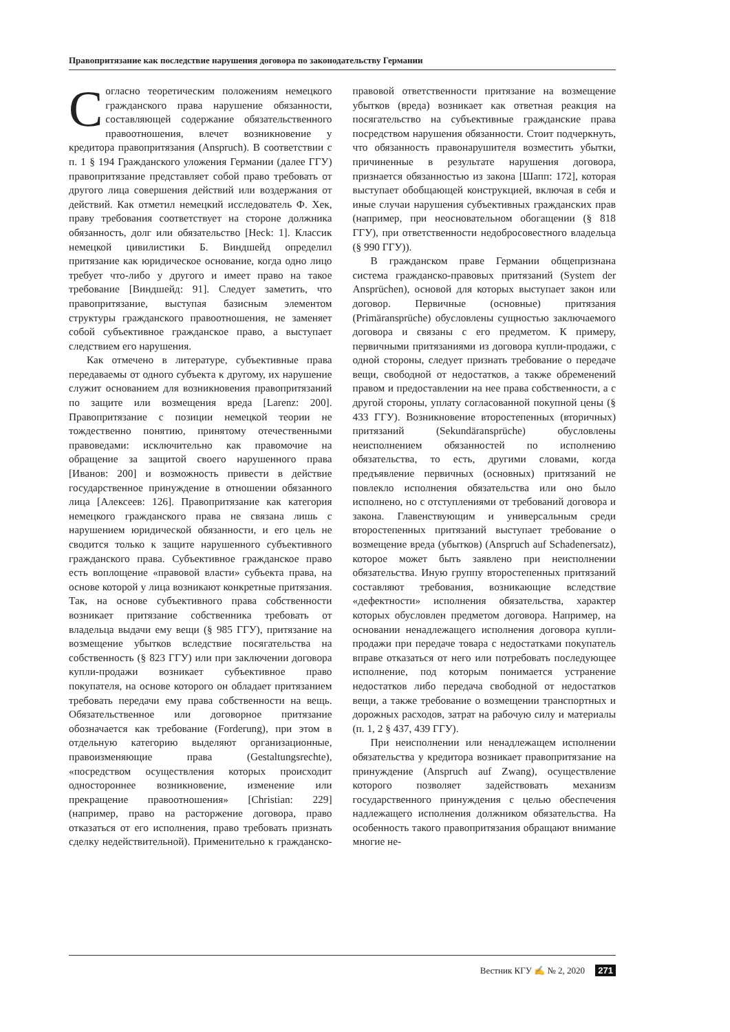Правопритязание как последствие нарушения договора по законодательству Германии
Согласно теоретическим положениям немецкого гражданского права нарушение обязанности, составляющей содержание обязательственного правоотношения, влечет возникновение у кредитора правопритязания (Anspruch). В соответствии с п. 1 § 194 Гражданского уложения Германии (далее ГГУ) правопритязание представляет собой право требовать от другого лица совершения действий или воздержания от действий. Как отметил немецкий исследователь Ф. Хек, праву требования соответствует на стороне должника обязанность, долг или обязательство [Heck: 1]. Классик немецкой цивилистики Б. Виндшейд определил притязание как юридическое основание, когда одно лицо требует что-либо у другого и имеет право на такое требование [Виндшейд: 91]. Следует заметить, что правопритязание, выступая базисным элементом структуры гражданского правоотношения, не заменяет собой субъективное гражданское право, а выступает следствием его нарушения.
Как отмечено в литературе, субъективные права передаваемы от одного субъекта к другому, их нарушение служит основанием для возникновения правопритязаний по защите или возмещения вреда [Larenz: 200]. Правопритязание с позиции немецкой теории не тождественно понятию, принятому отечественными правоведами: исключительно как правомочие на обращение за защитой своего нарушенного права [Иванов: 200] и возможность привести в действие государственное принуждение в отношении обязанного лица [Алексеев: 126]. Правопритязание как категория немецкого гражданского права не связана лишь с нарушением юридической обязанности, и его цель не сводится только к защите нарушенного субъективного гражданского права. Субъективное гражданское право есть воплощение «правовой власти» субъекта права, на основе которой у лица возникают конкретные притязания. Так, на основе субъективного права собственности возникает притязание собственника требовать от владельца выдачи ему вещи (§ 985 ГГУ), притязание на возмещение убытков вследствие посягательства на собственность (§ 823 ГГУ) или при заключении договора купли-продажи возникает субъективное право покупателя, на основе которого он обладает притязанием требовать передачи ему права собственности на вещь. Обязательственное или договорное притязание обозначается как требование (Forderung), при этом в отдельную категорию выделяют организационные, правоизменяющие права (Gestaltungsrechte), «посредством осуществления которых происходит одностороннее возникновение, изменение или прекращение правоотношения» [Christian: 229] (например, право на расторжение договора, право отказаться от его исполнения, право требовать признать сделку недействительной). Применительно к гражданско-правовой ответственности притязание на возмещение убытков (вреда) возникает как ответная реакция на посягательство на субъективные гражданские права посредством нарушения обязанности. Стоит подчеркнуть, что обязанность правонарушителя возместить убытки, причиненные в результате нарушения договора, признается обязанностью из закона [Шапп: 172], которая выступает обобщающей конструкцией, включая в себя и иные случаи нарушения субъективных гражданских прав (например, при неосновательном обогащении (§ 818 ГГУ), при ответственности недобросовестного владельца (§ 990 ГГУ)).
В гражданском праве Германии общепризнана система гражданско-правовых притязаний (System der Ansprüchen), основой для которых выступает закон или договор. Первичные (основные) притязания (Primäransprüche) обусловлены сущностью заключаемого договора и связаны с его предметом. К примеру, первичными притязаниями из договора купли-продажи, с одной стороны, следует признать требование о передаче вещи, свободной от недостатков, а также обременений правом и предоставлении на нее права собственности, а с другой стороны, уплату согласованной покупной цены (§ 433 ГГУ). Возникновение второстепенных (вторичных) притязаний (Sekundäransprüche) обусловлены неисполнением обязанностей по исполнению обязательства, то есть, другими словами, когда предъявление первичных (основных) притязаний не повлекло исполнения обязательства или оно было исполнено, но с отступлениями от требований договора и закона. Главенствующим и универсальным среди второстепенных притязаний выступает требование о возмещение вреда (убытков) (Anspruch auf Schadenersatz), которое может быть заявлено при неисполнении обязательства. Иную группу второстепенных притязаний составляют требования, возникающие вследствие «дефектности» исполнения обязательства, характер которых обусловлен предметом договора. Например, на основании ненадлежащего исполнения договора купли-продажи при передаче товара с недостатками покупатель вправе отказаться от него или потребовать последующее исполнение, под которым понимается устранение недостатков либо передача свободной от недостатков вещи, а также требование о возмещении транспортных и дорожных расходов, затрат на рабочую силу и материалы (п. 1, 2 § 437, 439 ГГУ).
При неисполнении или ненадлежащем исполнении обязательства у кредитора возникает правопритязание на принуждение (Anspruch auf Zwang), осуществление которого позволяет задействовать механизм государственного принуждения с целью обеспечения надлежащего исполнения должником обязательства. На особенность такого правопритязания обращают внимание многие не-
Вестник КГУ ✍ № 2, 2020 271